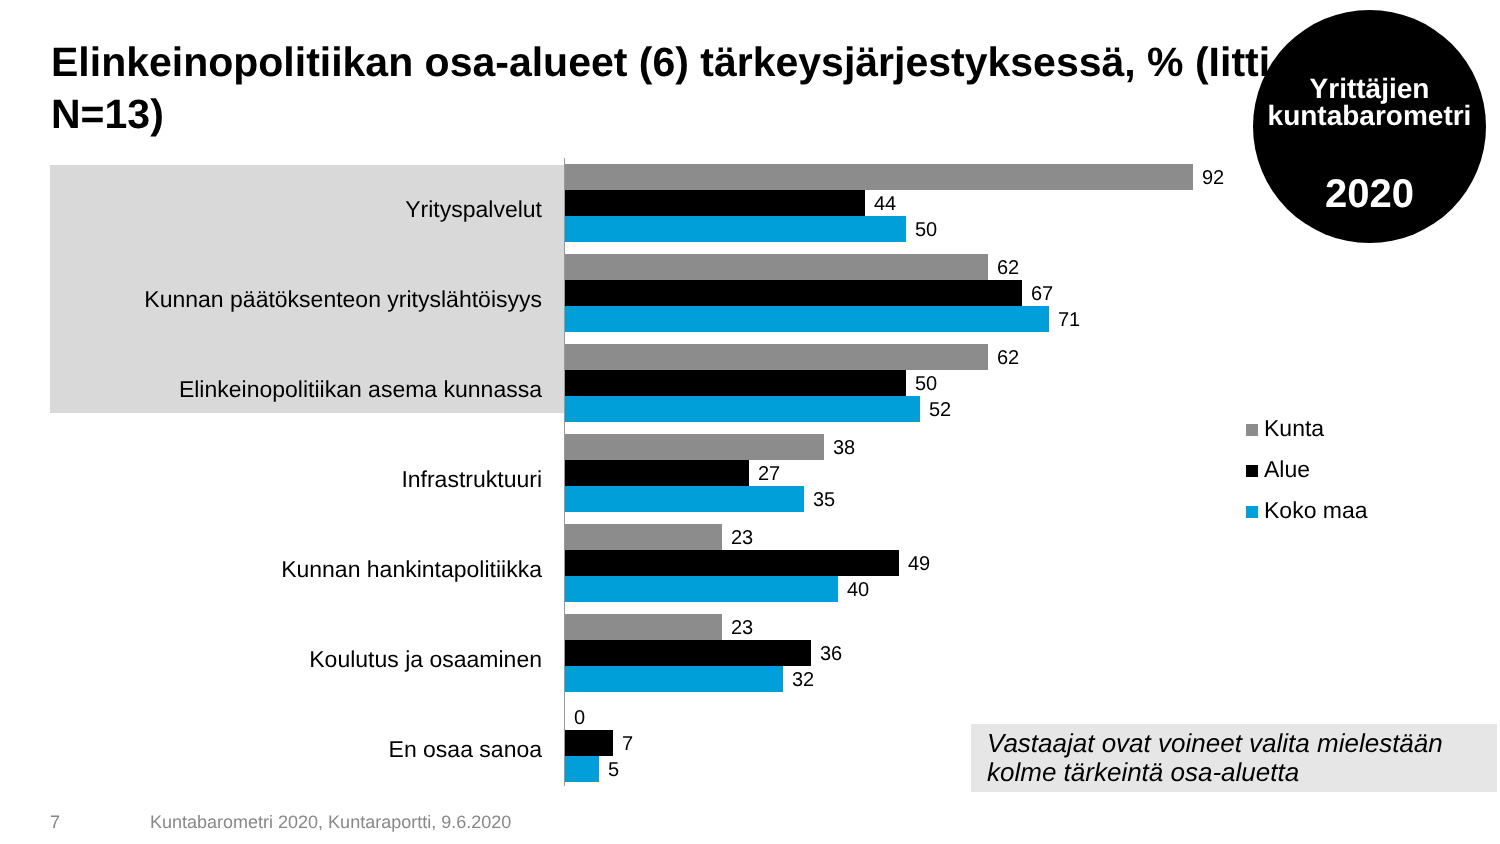Elinkeinopolitiikan osa-alueet (6) tärkeysjärjestyksessä, % (Iitti, N=13)
Yrittäjien
kuntabarometri
2020
Yrityspalvelut
92
44
50
Kunnan päätöksenteon yrityslähtöisyys
62
67
71
Elinkeinopolitiikan asema kunnassa
62
50
52
Infrastruktuuri
38
27
35
Kunnan hankintapolitiikka
23
49
40
Koulutus ja osaaminen
23
36
32
En osaa sanoa
0
7
5
Kunta
Alue
Koko maa
Vastaajat ovat voineet valita mielestään kolme tärkeintä osa-aluetta
7
Kuntabarometri 2020, Kuntaraportti, 9.6.2020